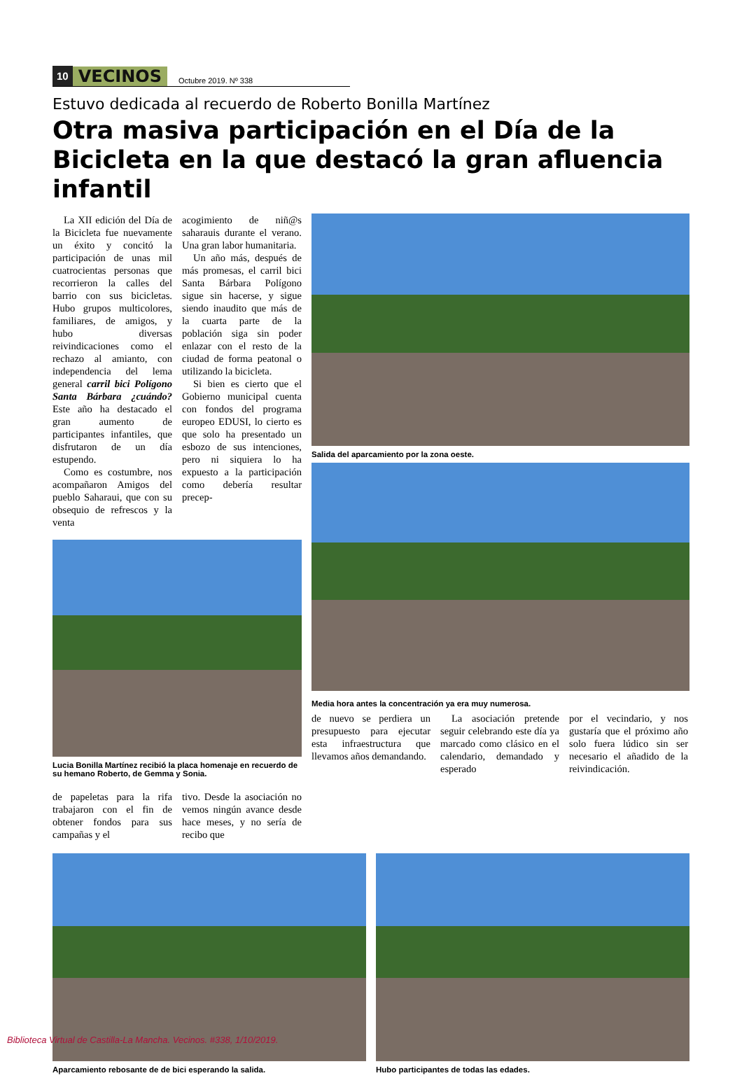10 VECINOS Octubre 2019. Nº 338
Estuvo dedicada al recuerdo de Roberto Bonilla Martínez
Otra masiva participación en el Día de la Bicicleta en la que destacó la gran afluencia infantil
La XII edición del Día de la Bicicleta fue nuevamente un éxito y concitó la participación de unas mil cuatrocientas personas que recorrieron la calles del barrio con sus bicicletas. Hubo grupos multicolores, familiares, de amigos, y hubo diversas reivindicaciones como el rechazo al amianto, con independencia del lema general carril bici Polígono Santa Bárbara ¿cuándo? Este año ha destacado el gran aumento de participantes infantiles, que disfrutaron de un día estupendo.
Como es costumbre, nos acompañaron Amigos del pueblo Saharaui, que con su obsequio de refrescos y la venta
acogimiento de niñ@s saharauis durante el verano. Una gran labor humanitaria.
Un año más, después de más promesas, el carril bici Santa Bárbara Polígono sigue sin hacerse, y sigue siendo inaudito que más de la cuarta parte de la población siga sin poder enlazar con el resto de la ciudad de forma peatonal o utilizando la bicicleta.
Si bien es cierto que el Gobierno municipal cuenta con fondos del programa europeo EDUSI, lo cierto es que solo ha presentado un esbozo de sus intenciones, pero ni siquiera lo ha expuesto a la participación como debería resultar precep-
Lucia Bonilla Martínez recibió la placa homenaje en recuerdo de su hemano Roberto, de Gemma y Sonia.
de papeletas para la rifa trabajaron con el fin de obtener fondos para sus campañas y el
tivo. Desde la asociación no vemos ningún avance desde hace meses, y no sería de recibo que
Salida del aparcamiento por la zona oeste.
Media hora antes la concentración ya era muy numerosa.
de nuevo se perdiera un presupuesto para ejecutar esta infraestructura que llevamos años demandando.
La asociación pretende seguir celebrando este día ya marcado como clásico en el calendario, demandado y esperado
por el vecindario, y nos gustaría que el próximo año solo fuera lúdico sin ser necesario el añadido de la reivindicación.
Aparcamiento rebosante de de bici esperando la salida.
Hubo participantes de todas las edades.
Biblioteca Virtual de Castilla-La Mancha. Vecinos. #338, 1/10/2019.